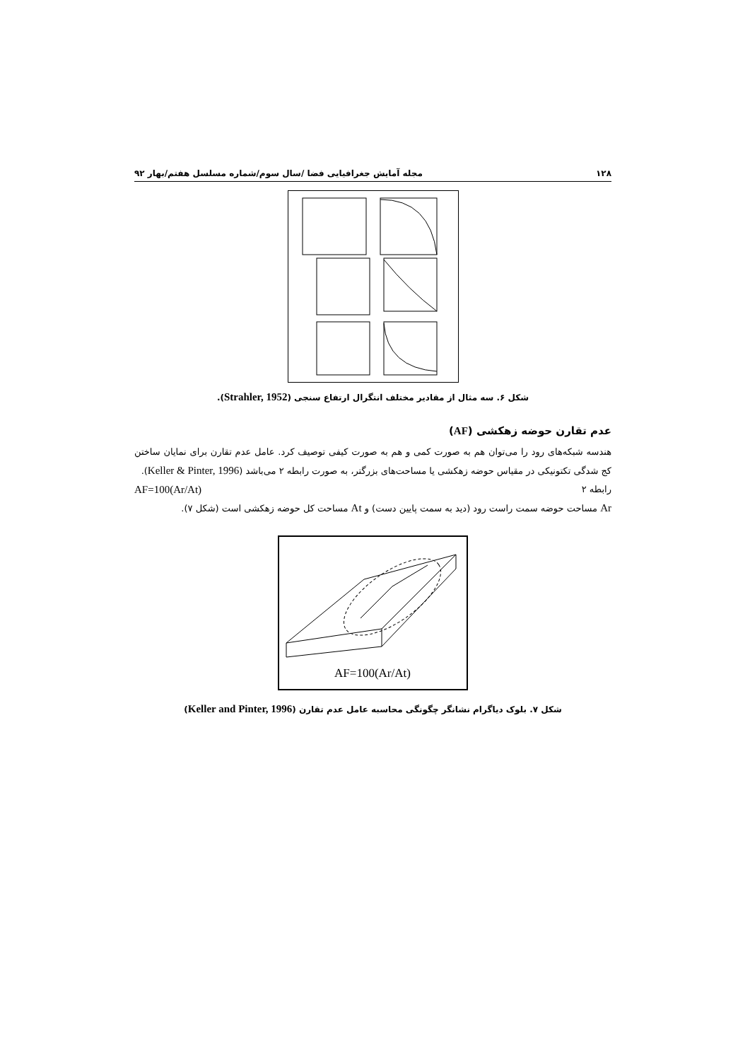۱۲۸ مجله آمایش جغرافیایی فضا /سال سوم/شماره مسلسل هفتم/بهار ۹۲
شکل ۶. سه مثال از مقادیر مختلف انتگرال ارتفاع سنجی (Strahler, 1952).
عدم تقارن حوضه زهکشی (AF)
هندسه شبکه‌های رود را می‌توان هم به صورت کمی و هم به صورت کیفی توصیف کرد. عامل عدم تقارن برای نمایان ساختن کج شدگی تکتونیکی در مقیاس حوضه زهکشی یا مساحت‌های بزرگتر، به صورت رابطه ۲ می‌باشد (Keller & Pinter, 1996).
رابطه ۲ AF=100(Ar/At)
Ar مساحت حوضه سمت راست رود (دید به سمت پایین دست) و At مساحت کل حوضه زهکشی است (شکل ۷).
AF=100(Ar/At)
شکل ۷. بلوک دیاگرام نشانگر چگونگی محاسبه عامل عدم تقارن (Keller and Pinter, 1996)